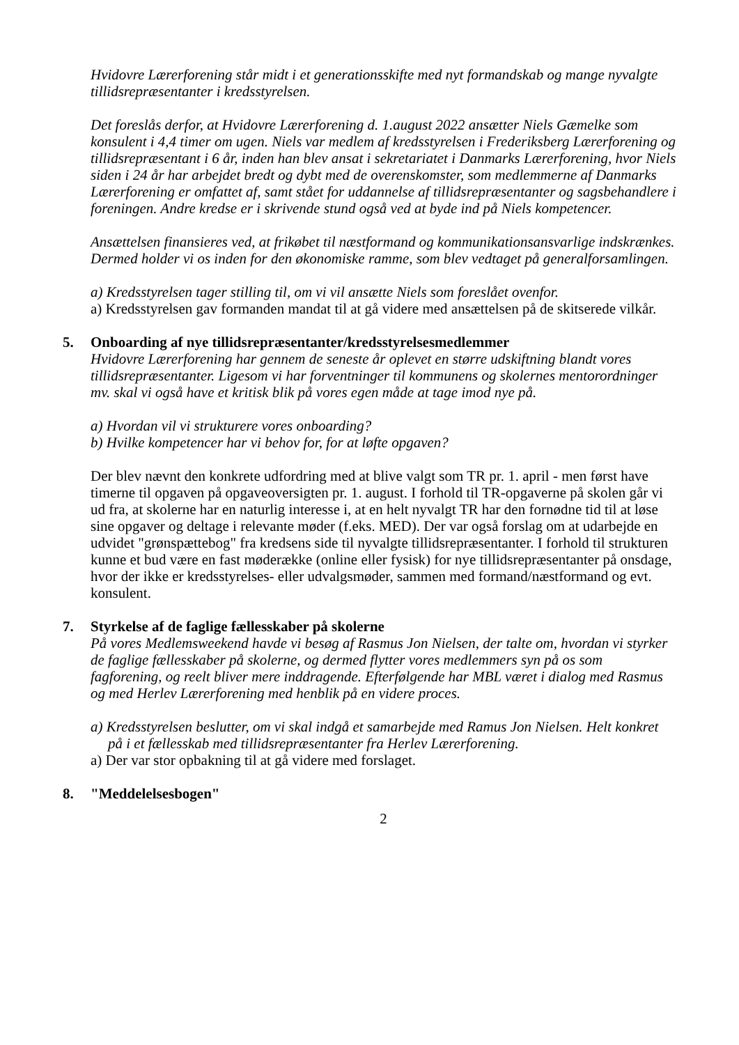Hvidovre Lærerforening står midt i et generationsskifte med nyt formandskab og mange nyvalgte tillidsrepræsentanter i kredsstyrelsen.
Det foreslås derfor, at Hvidovre Lærerforening d. 1.august 2022 ansætter Niels Gæmelke som konsulent i 4,4 timer om ugen. Niels var medlem af kredsstyrelsen i Frederiksberg Lærerforening og tillidsrepræsentant i 6 år, inden han blev ansat i sekretariatet i Danmarks Lærerforening, hvor Niels siden i 24 år har arbejdet bredt og dybt med de overenskomster, som medlemmerne af Danmarks Lærerforening er omfattet af, samt stået for uddannelse af tillidsrepræsentanter og sagsbehandlere i foreningen. Andre kredse er i skrivende stund også ved at byde ind på Niels kompetencer.
Ansættelsen finansieres ved, at frikøbet til næstformand og kommunikationsansvarlige indskrænkes. Dermed holder vi os inden for den økonomiske ramme, som blev vedtaget på generalforsamlingen.
a) Kredsstyrelsen tager stilling til, om vi vil ansætte Niels som foreslået ovenfor.
a) Kredsstyrelsen gav formanden mandat til at gå videre med ansættelsen på de skitserede vilkår.
5. Onboarding af nye tillidsrepræsentanter/kredsstyrelsesmedlemmer
Hvidovre Lærerforening har gennem de seneste år oplevet en større udskiftning blandt vores tillidsrepræsentanter. Ligesom vi har forventninger til kommunens og skolernes mentorordninger mv. skal vi også have et kritisk blik på vores egen måde at tage imod nye på.
a) Hvordan vil vi strukturere vores onboarding?
b) Hvilke kompetencer har vi behov for, for at løfte opgaven?
Der blev nævnt den konkrete udfordring med at blive valgt som TR pr. 1. april - men først have timerne til opgaven på opgaveoversigten pr. 1. august. I forhold til TR-opgaverne på skolen går vi ud fra, at skolerne har en naturlig interesse i, at en helt nyvalgt TR har den fornødne tid til at løse sine opgaver og deltage i relevante møder (f.eks. MED). Der var også forslag om at udarbejde en udvidet "grønspættebog" fra kredsens side til nyvalgte tillidsrepræsentanter. I forhold til strukturen kunne et bud være en fast møderække (online eller fysisk) for nye tillidsrepræsentanter på onsdage, hvor der ikke er kredsstyrelses- eller udvalgsmøder, sammen med formand/næstformand og evt. konsulent.
7. Styrkelse af de faglige fællesskaber på skolerne
På vores Medlemsweekend havde vi besøg af Rasmus Jon Nielsen, der talte om, hvordan vi styrker de faglige fællesskaber på skolerne, og dermed flytter vores medlemmers syn på os som fagforening, og reelt bliver mere inddragende. Efterfølgende har MBL været i dialog med Rasmus og med Herlev Lærerforening med henblik på en videre proces.
a) Kredsstyrelsen beslutter, om vi skal indgå et samarbejde med Ramus Jon Nielsen. Helt konkret på i et fællesskab med tillidsrepræsentanter fra Herlev Lærerforening.
a) Der var stor opbakning til at gå videre med forslaget.
8. "Meddelelsesbogen"
2